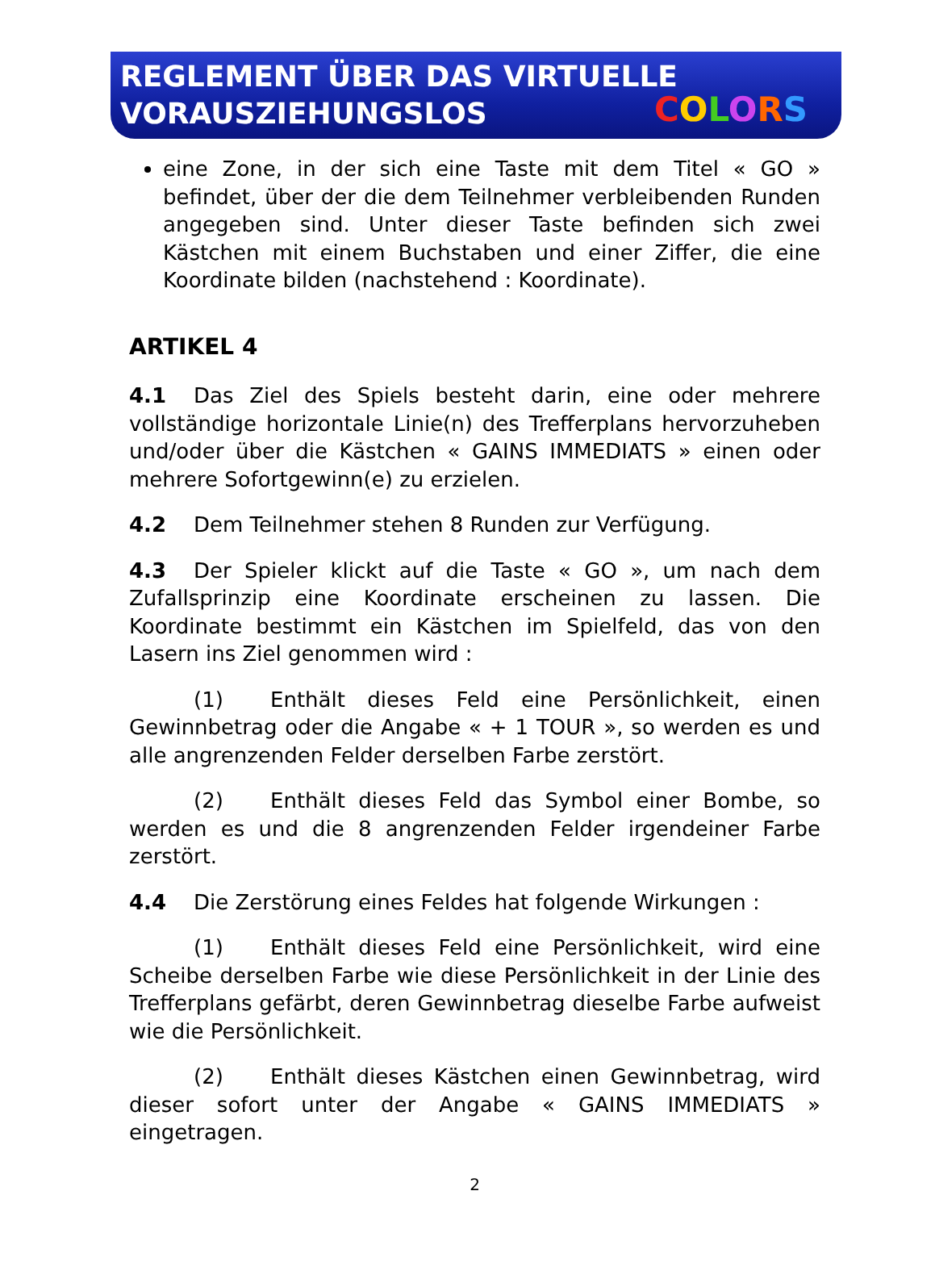REGLEMENT ÜBER DAS VIRTUELLE
VORAUSZIEHUNGSLOS
COLORS
eine Zone, in der sich eine Taste mit dem Titel « GO » befindet, über der die dem Teilnehmer verbleibenden Runden angegeben sind. Unter dieser Taste befinden sich zwei Kästchen mit einem Buchstaben und einer Ziffer, die eine Koordinate bilden (nachstehend : Koordinate).
ARTIKEL 4
4.1 Das Ziel des Spiels besteht darin, eine oder mehrere vollständige horizontale Linie(n) des Trefferplans hervorzuheben und/oder über die Kästchen « GAINS IMMEDIATS » einen oder mehrere Sofortgewinn(e) zu erzielen.
4.2 Dem Teilnehmer stehen 8 Runden zur Verfügung.
4.3 Der Spieler klickt auf die Taste « GO », um nach dem Zufallsprinzip eine Koordinate erscheinen zu lassen. Die Koordinate bestimmt ein Kästchen im Spielfeld, das von den Lasern ins Ziel genommen wird :
(1) Enthält dieses Feld eine Persönlichkeit, einen Gewinnbetrag oder die Angabe « + 1 TOUR », so werden es und alle angrenzenden Felder derselben Farbe zerstört.
(2) Enthält dieses Feld das Symbol einer Bombe, so werden es und die 8 angrenzenden Felder irgendeiner Farbe zerstört.
4.4 Die Zerstörung eines Feldes hat folgende Wirkungen :
(1) Enthält dieses Feld eine Persönlichkeit, wird eine Scheibe derselben Farbe wie diese Persönlichkeit in der Linie des Trefferplans gefärbt, deren Gewinnbetrag dieselbe Farbe aufweist wie die Persönlichkeit.
(2) Enthält dieses Kästchen einen Gewinnbetrag, wird dieser sofort unter der Angabe « GAINS IMMEDIATS » eingetragen.
2